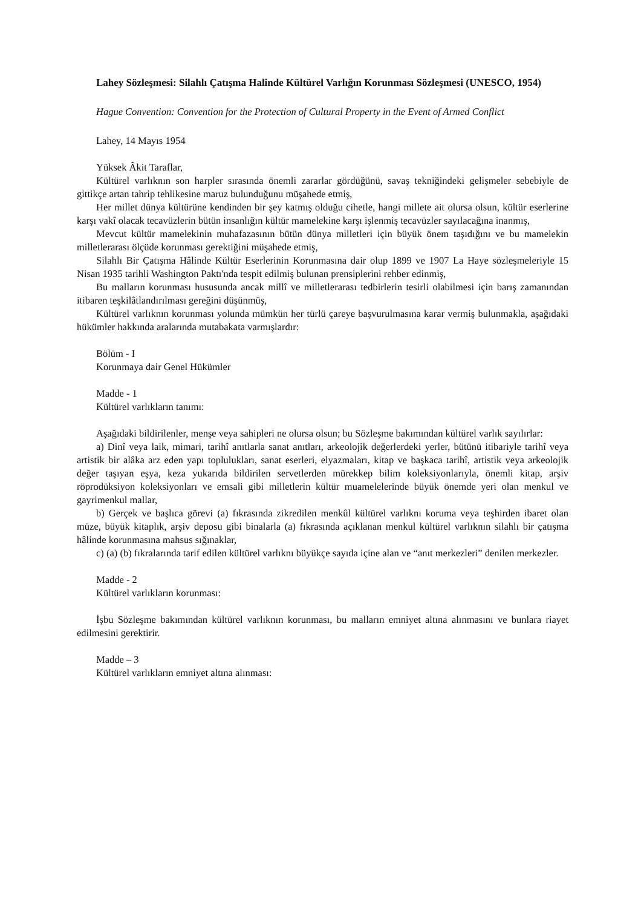Lahey Sözleşmesi: Silahlı Çatışma Halinde Kültürel Varlığın Korunması Sözleşmesi (UNESCO, 1954)
Hague Convention: Convention for the Protection of Cultural Property in the Event of Armed Conflict
Lahey, 14 Mayıs 1954
Yüksek Âkit Taraflar,
Kültürel varlıknın son harpler sırasında önemli zararlar gördüğünü, savaş tekniğindeki gelişmeler sebebiyle de gittikçe artan tahrip tehlikesine maruz bulunduğunu müşahede etmiş,
Her millet dünya kültürüne kendinden bir şey katmış olduğu cihetle, hangi millete ait olursa olsun, kültür eserlerine karşı vakî olacak tecavüzlerin bütün insanlığın kültür mamelekine karşı işlenmiş tecavüzler sayılacağına inanmış,
Mevcut kültür mamelekinin muhafazasının bütün dünya milletleri için büyük önem taşıdığını ve bu mamelekin milletlerarası ölçüde korunması gerektiğini müşahede etmiş,
Silahlı Bir Çatışma Hâlinde Kültür Eserlerinin Korunmasına dair olup 1899 ve 1907 La Haye sözleşmeleriyle 15 Nisan 1935 tarihli Washington Paktı'nda tespit edilmiş bulunan prensiplerini rehber edinmiş,
Bu malların korunması hususunda ancak millî ve milletlerarası tedbirlerin tesirli olabilmesi için barış zamanından itibaren teşkilâtlandırılması gereğini düşünmüş,
Kültürel varlıknın korunması yolunda mümkün her türlü çareye başvurulmasına karar vermiş bulunmakla, aşağıdaki hükümler hakkında aralarında mutabakata varmışlardır:
Bölüm - I
Korunmaya dair Genel Hükümler
Madde - 1
Kültürel varlıkların tanımı:
Aşağıdaki bildirilenler, menşe veya sahipleri ne olursa olsun; bu Sözleşme bakımından kültürel varlık sayılırlar:
a) Dinî veya laik, mimari, tarihî anıtlarla sanat anıtları, arkeolojik değerlerdeki yerler, bütünü itibariyle tarihî veya artistik bir alâka arz eden yapı toplulukları, sanat eserleri, elyazmaları, kitap ve başkaca tarihî, artistik veya arkeolojik değer taşıyan eşya, keza yukarıda bildirilen servetlerden mürekkep bilim koleksiyonlarıyla, önemli kitap, arşiv röprodüksiyon koleksiyonları ve emsali gibi milletlerin kültür muamelelerinde büyük önemde yeri olan menkul ve gayrimenkul mallar,
b) Gerçek ve başlıca görevi (a) fıkrasında zikredilen menkûl kültürel varlıknı koruma veya teşhirden ibaret olan müze, büyük kitaplık, arşiv deposu gibi binalarla (a) fıkrasında açıklanan menkul kültürel varlıknın silahlı bir çatışma hâlinde korunmasına mahsus sığınaklar,
c) (a) (b) fıkralarında tarif edilen kültürel varlıknı büyükçe sayıda içine alan ve “anıt merkezleri” denilen merkezler.
Madde - 2
Kültürel varlıkların korunması:
İşbu Sözleşme bakımından kültürel varlıknın korunması, bu malların emniyet altına alınmasını ve bunlara riayet edilmesini gerektirir.
Madde – 3
Kültürel varlıkların emniyet altına alınması: